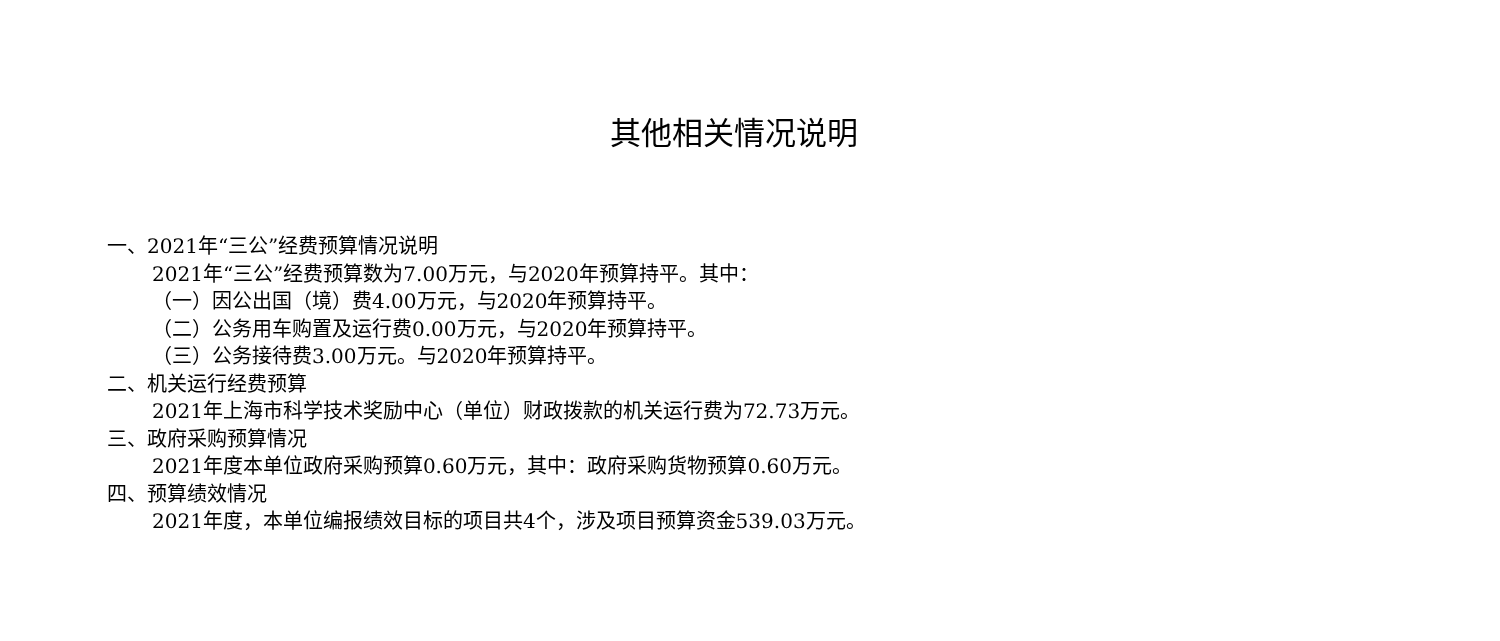其他相关情况说明
一、2021年“三公”经费预算情况说明
2021年“三公”经费预算数为7.00万元，与2020年预算持平。其中：
（一）因公出国（境）费4.00万元，与2020年预算持平。
（二）公务用车购置及运行费0.00万元，与2020年预算持平。
（三）公务接待费3.00万元。与2020年预算持平。
二、机关运行经费预算
2021年上海市科学技术奖励中心（单位）财政拨款的机关运行费为72.73万元。
三、政府采购预算情况
2021年度本单位政府采购预算0.60万元，其中：政府采购货物预算0.60万元。
四、预算绩效情况
2021年度，本单位编报绩效目标的项目共4个，涉及项目预算资金539.03万元。